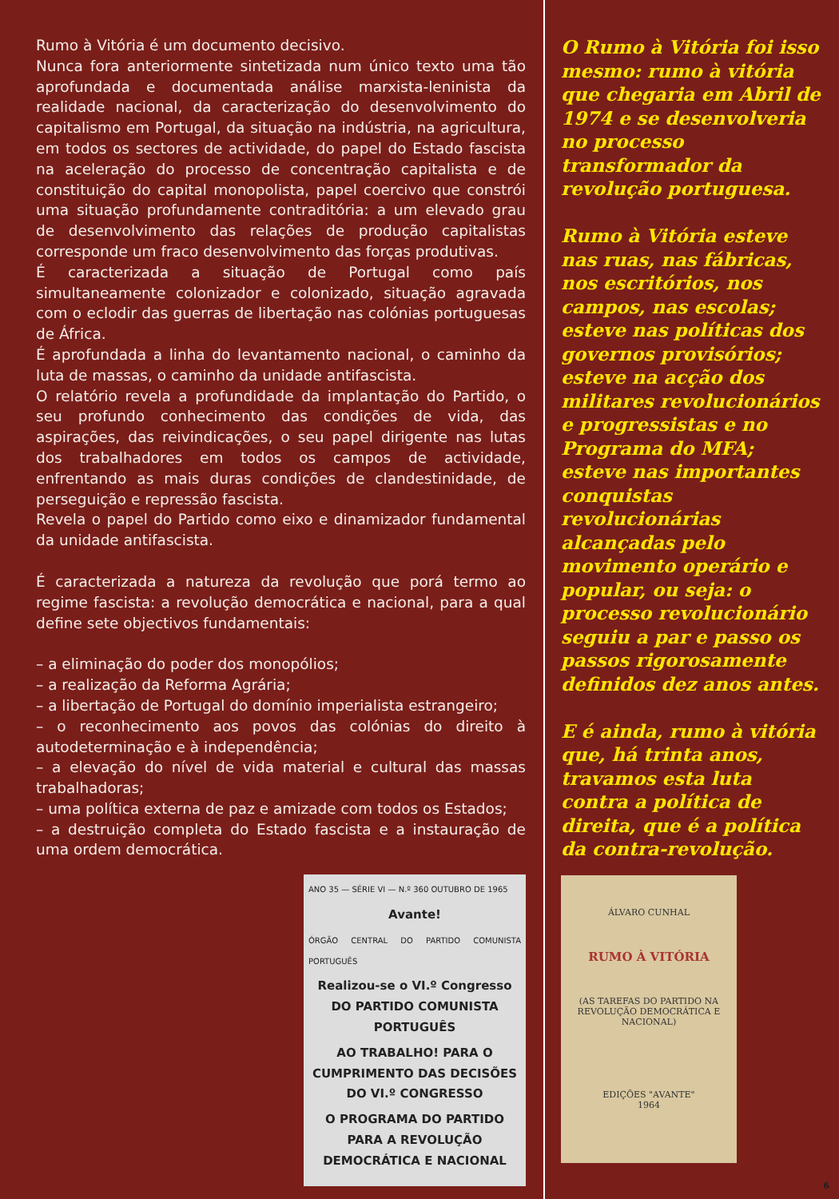Rumo à Vitória é um documento decisivo.
Nunca fora anteriormente sintetizada num único texto uma tão aprofundada e documentada análise marxista-leninista da realidade nacional, da caracterização do desenvolvimento do capitalismo em Portugal, da situação na indústria, na agricultura, em todos os sectores de actividade, do papel do Estado fascista na aceleração do processo de concentração capitalista e de constituição do capital monopolista, papel coercivo que constrói uma situação profundamente contraditória: a um elevado grau de desenvolvimento das relações de produção capitalistas corresponde um fraco desenvolvimento das forças produtivas.
É caracterizada a situação de Portugal como país simultaneamente colonizador e colonizado, situação agravada com o eclodir das guerras de libertação nas colónias portuguesas de África.
É aprofundada a linha do levantamento nacional, o caminho da luta de massas, o caminho da unidade antifascista.
O relatório revela a profundidade da implantação do Partido, o seu profundo conhecimento das condições de vida, das aspirações, das reivindicações, o seu papel dirigente nas lutas dos trabalhadores em todos os campos de actividade, enfrentando as mais duras condições de clandestinidade, de perseguição e repressão fascista.
Revela o papel do Partido como eixo e dinamizador fundamental da unidade antifascista.
É caracterizada a natureza da revolução que porá termo ao regime fascista: a revolução democrática e nacional, para a qual define sete objectivos fundamentais:
– a eliminação do poder dos monopólios;
– a realização da Reforma Agrária;
– a libertação de Portugal do domínio imperialista estrangeiro;
– o reconhecimento aos povos das colónias do direito à autodeterminação e à independência;
– a elevação do nível de vida material e cultural das massas trabalhadoras;
– uma política externa de paz e amizade com todos os Estados;
– a destruição completa do Estado fascista e a instauração de uma ordem democrática.
ANO 35 — SÉRIE VI — N.º 360 OUTUBRO DE 1965
Avante!
ÓRGÃO CENTRAL DO PARTIDO COMUNISTA PORTUGUÊS
Realizou-se o VI.º Congresso DO PARTIDO COMUNISTA PORTUGUÊS
AO TRABALHO! PARA O CUMPRIMENTO DAS DECISÕES DO VI.º CONGRESSO
O PROGRAMA DO PARTIDO PARA A REVOLUÇÃO DEMOCRÁTICA E NACIONAL
O Rumo à Vitória foi isso mesmo: rumo à vitória que chegaria em Abril de 1974 e se desenvolveria no processo transformador da revolução portuguesa.
Rumo à Vitória esteve nas ruas, nas fábricas, nos escritórios, nos campos, nas escolas; esteve nas políticas dos governos provisórios; esteve na acção dos militares revolucionários e progressistas e no Programa do MFA; esteve nas importantes conquistas revolucionárias alcançadas pelo movimento operário e popular, ou seja: o processo revolucionário seguiu a par e passo os passos rigorosamente definidos dez anos antes.
E é ainda, rumo à vitória que, há trinta anos, travamos esta luta contra a política de direita, que é a política da contra-revolução.
ÁLVARO CUNHAL
RUMO À VITÓRIA
(AS TAREFAS DO PARTIDO NA REVOLUÇÃO DEMOCRÁTICA E NACIONAL)
EDIÇÕES "AVANTE"
1964
6